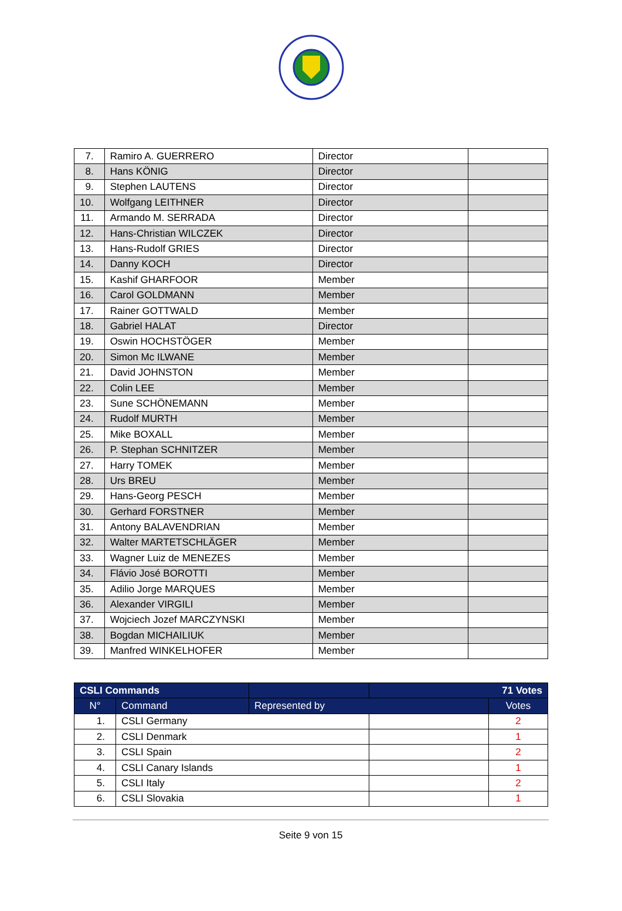| 7. | Ramiro A. GUERRERO | Director | |
| 8. | Hans KÖNIG | Director | |
| 9. | Stephen LAUTENS | Director | |
| 10. | Wolfgang LEITHNER | Director | |
| 11. | Armando M. SERRADA | Director | |
| 12. | Hans-Christian WILCZEK | Director | |
| 13. | Hans-Rudolf GRIES | Director | |
| 14. | Danny KOCH | Director | |
| 15. | Kashif GHARFOOR | Member | |
| 16. | Carol GOLDMANN | Member | |
| 17. | Rainer GOTTWALD | Member | |
| 18. | Gabriel HALAT | Director | |
| 19. | Oswin HOCHSTÖGER | Member | |
| 20. | Simon Mc ILWANE | Member | |
| 21. | David JOHNSTON | Member | |
| 22. | Colin LEE | Member | |
| 23. | Sune SCHÖNEMANN | Member | |
| 24. | Rudolf MURTH | Member | |
| 25. | Mike BOXALL | Member | |
| 26. | P. Stephan SCHNITZER | Member | |
| 27. | Harry TOMEK | Member | |
| 28. | Urs BREU | Member | |
| 29. | Hans-Georg PESCH | Member | |
| 30. | Gerhard FORSTNER | Member | |
| 31. | Antony BALAVENDRIAN | Member | |
| 32. | Walter MARTETSCHLÄGER | Member | |
| 33. | Wagner Luiz de MENEZES | Member | |
| 34. | Flávio José BOROTTI | Member | |
| 35. | Adilio Jorge MARQUES | Member | |
| 36. | Alexander VIRGILI | Member | |
| 37. | Wojciech Jozef MARCZYNSKI | Member | |
| 38. | Bogdan MICHAILIUK | Member | |
| 39. | Manfred WINKELHOFER | Member | |
| CSLI Commands | | | 71 Votes | |
| --- | --- | --- | --- | --- |
| N° | Command | Represented by | | Votes |
| 1. | CSLI Germany | | | 2 |
| 2. | CSLI Denmark | | | 1 |
| 3. | CSLI Spain | | | 2 |
| 4. | CSLI Canary Islands | | | 1 |
| 5. | CSLI Italy | | | 2 |
| 6. | CSLI Slovakia | | | 1 |
Seite 9 von 15